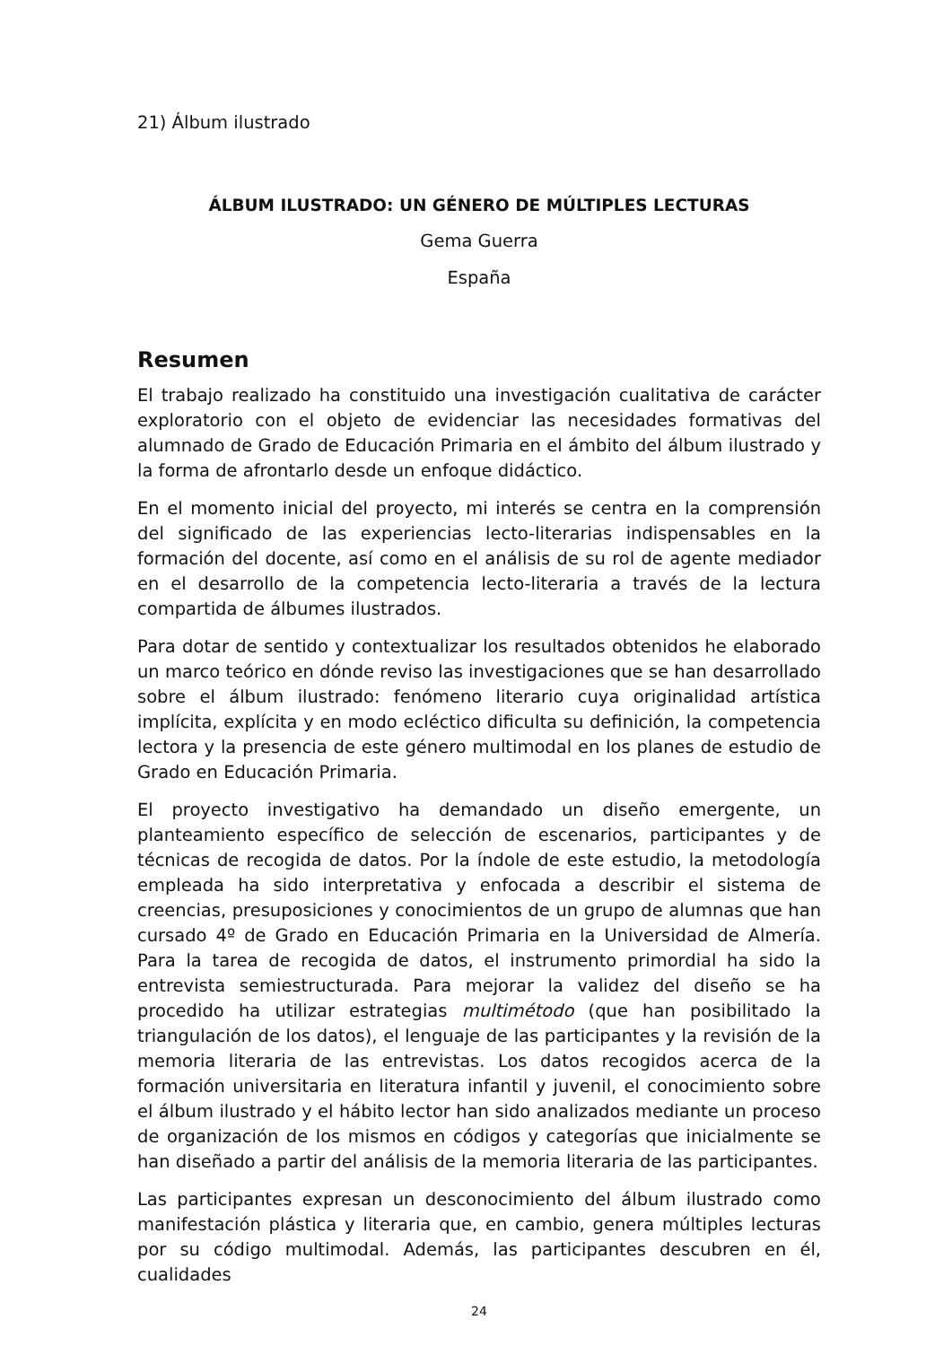21) Álbum ilustrado
ÁLBUM ILUSTRADO: UN GÉNERO DE MÚLTIPLES LECTURAS
Gema Guerra
España
Resumen
El trabajo realizado ha constituido una investigación cualitativa de carácter exploratorio con el objeto de evidenciar las necesidades formativas del alumnado de Grado de Educación Primaria en el ámbito del álbum ilustrado y la forma de afrontarlo desde un enfoque didáctico.
En el momento inicial del proyecto, mi interés se centra en la comprensión del significado de las experiencias lecto-literarias indispensables en la formación del docente, así como en el análisis de su rol de agente mediador en el desarrollo de la competencia lecto-literaria a través de la lectura compartida de álbumes ilustrados.
Para dotar de sentido y contextualizar los resultados obtenidos he elaborado un marco teórico en dónde reviso las investigaciones que se han desarrollado sobre el álbum ilustrado: fenómeno literario cuya originalidad artística implícita, explícita y en modo ecléctico dificulta su definición, la competencia lectora y la presencia de este género multimodal en los planes de estudio de Grado en Educación Primaria.
El proyecto investigativo ha demandado un diseño emergente, un planteamiento específico de selección de escenarios, participantes y de técnicas de recogida de datos. Por la índole de este estudio, la metodología empleada ha sido interpretativa y enfocada a describir el sistema de creencias, presuposiciones y conocimientos de un grupo de alumnas que han cursado 4º de Grado en Educación Primaria en la Universidad de Almería. Para la tarea de recogida de datos, el instrumento primordial ha sido la entrevista semiestructurada. Para mejorar la validez del diseño se ha procedido ha utilizar estrategias multimétodo (que han posibilitado la triangulación de los datos), el lenguaje de las participantes y la revisión de la memoria literaria de las entrevistas. Los datos recogidos acerca de la formación universitaria en literatura infantil y juvenil, el conocimiento sobre el álbum ilustrado y el hábito lector han sido analizados mediante un proceso de organización de los mismos en códigos y categorías que inicialmente se han diseñado a partir del análisis de la memoria literaria de las participantes.
Las participantes expresan un desconocimiento del álbum ilustrado como manifestación plástica y literaria que, en cambio, genera múltiples lecturas por su código multimodal. Además, las participantes descubren en él, cualidades
24